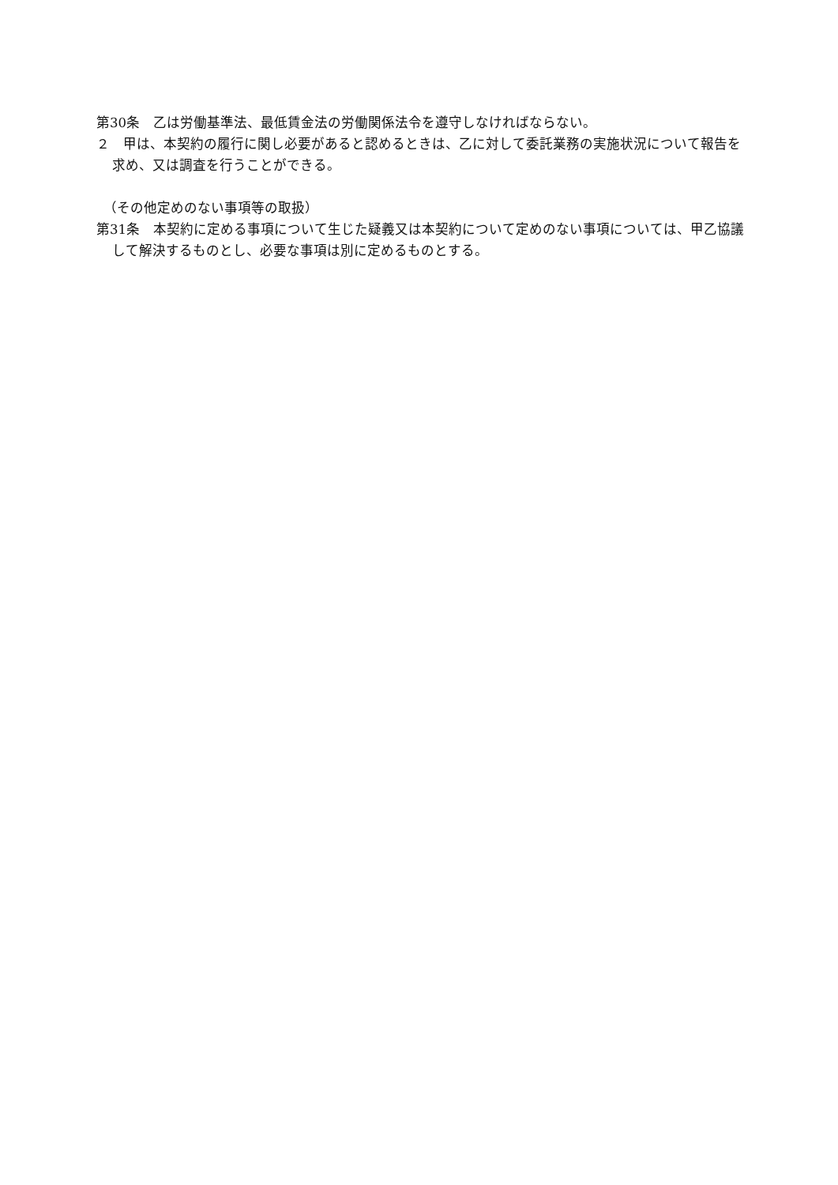第30条　乙は労働基準法、最低賃金法の労働関係法令を遵守しなければならない。
２　甲は、本契約の履行に関し必要があると認めるときは、乙に対して委託業務の実施状況について報告を求め、又は調査を行うことができる。
　（その他定めのない事項等の取扱）
第31条　本契約に定める事項について生じた疑義又は本契約について定めのない事項については、甲乙協議して解決するものとし、必要な事項は別に定めるものとする。